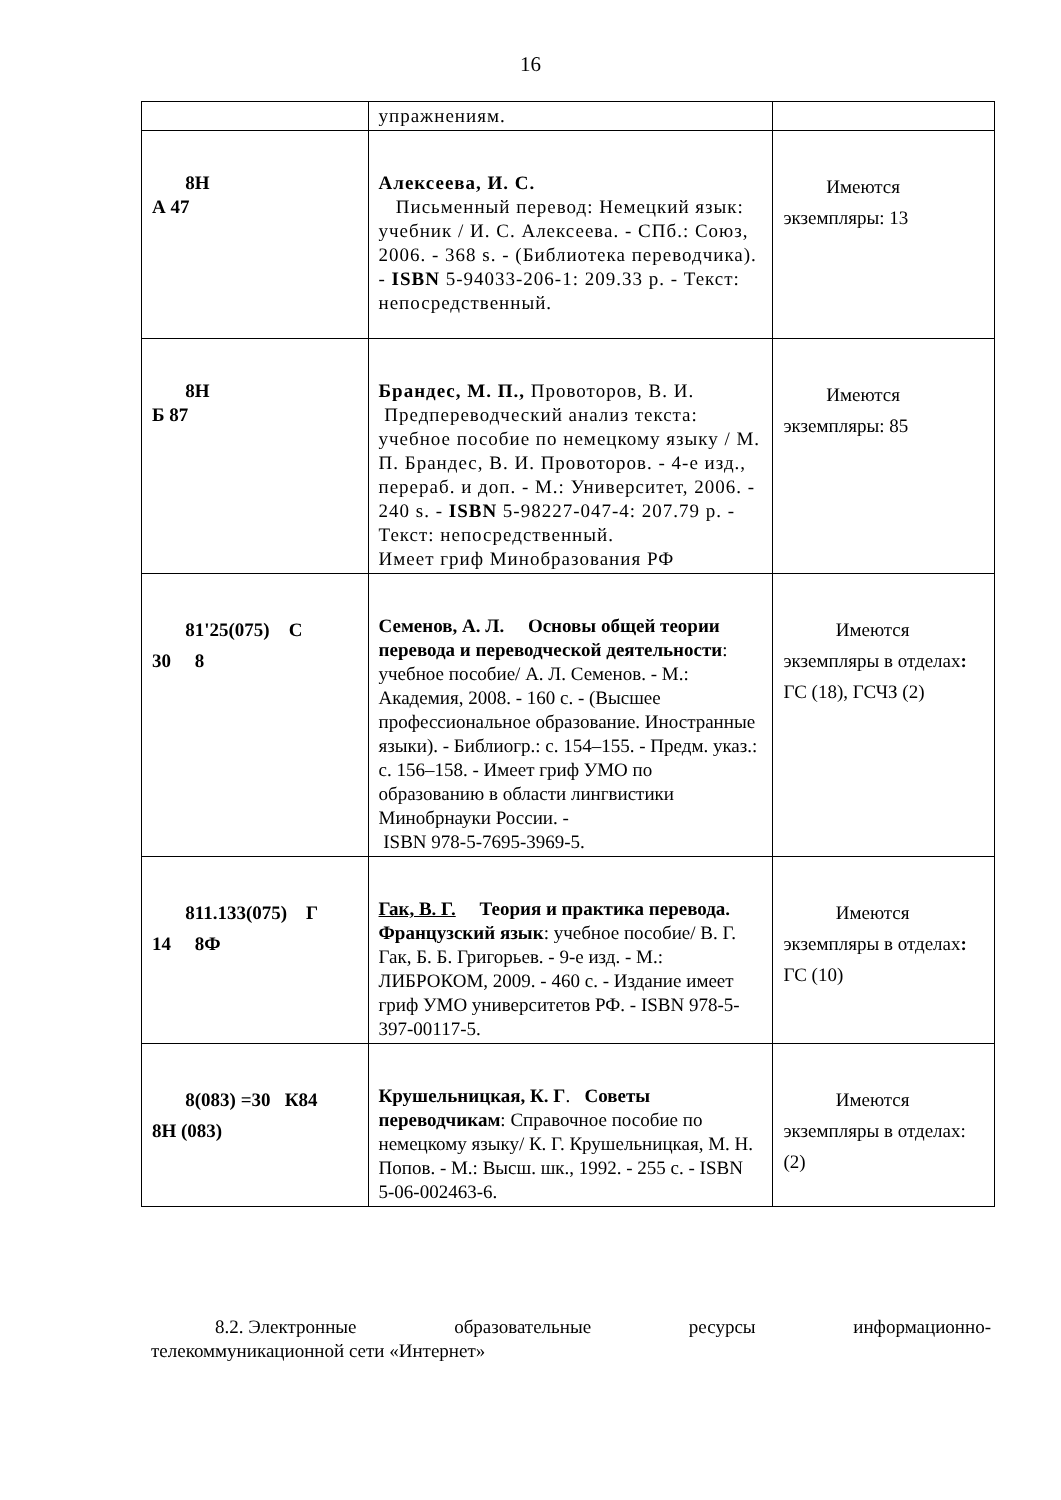16
| | упражнениям. | |
| 8Н А 47 | Алексеева, И. С. Письменный перевод: Немецкий язык: учебник / И. С. Алексеева. - СПб.: Союз, 2006. - 368 s. - (Библиотека переводчика). - ISBN 5-94033-206-1: 209.33 р. - Текст: непосредственный. | Имеются экземпляры: 13 |
| 8Н Б 87 | Брандес, М. П., Провоторов, В. И. Предпереводческий анализ текста: учебное пособие по немецкому языку / М. П. Брандес, В. И. Провоторов. - 4-е изд., перераб. и доп. - М.: Университет, 2006. - 240 s. - ISBN 5-98227-047-4: 207.79 р. - Текст: непосредственный. Имеет гриф Минобразования РФ | Имеются экземпляры: 85 |
| 81'25(075) С 30 8 | Семенов, А. Л. Основы общей теории перевода и переводческой деятельности : учебное пособие/ А. Л. Семенов. - М.: Академия, 2008. - 160 с. - (Высшее профессиональное образование. Иностранные языки). - Библиогр.: с. 154–155. - Предм. указ.: с. 156–158. - Имеет гриф УМО по образованию в области лингвистики Минобрнауки России. - ISBN 978-5-7695-3969-5. | Имеются экземпляры в отделах : ГС (18), ГСЧЗ (2) |
| 811.133(075) Г 14 8Ф | Гак, В. Г. Теория и практика перевода. Французский язык : учебное пособие/ В. Г. Гак, Б. Б. Григорьев. - 9-е изд. - М.: ЛИБРОКОМ, 2009. - 460 с. - Издание имеет гриф УМО университетов РФ. - ISBN 978-5-397-00117-5. | Имеются экземпляры в отделах : ГС (10) |
| 8(083) =30 К84 8Н (083) | Крушельницкая, К. Г . Советы переводчикам : Справочное пособие по немецкому языку/ К. Г. Крушельницкая, М. Н. Попов. - М.: Высш. шк., 1992. - 255 с. - ISBN 5-06-002463-6. | Имеются экземпляры в отделах: (2) |
8.2. Электронные образовательные ресурсы информационно-
телекоммуникационной сети «Интернет»